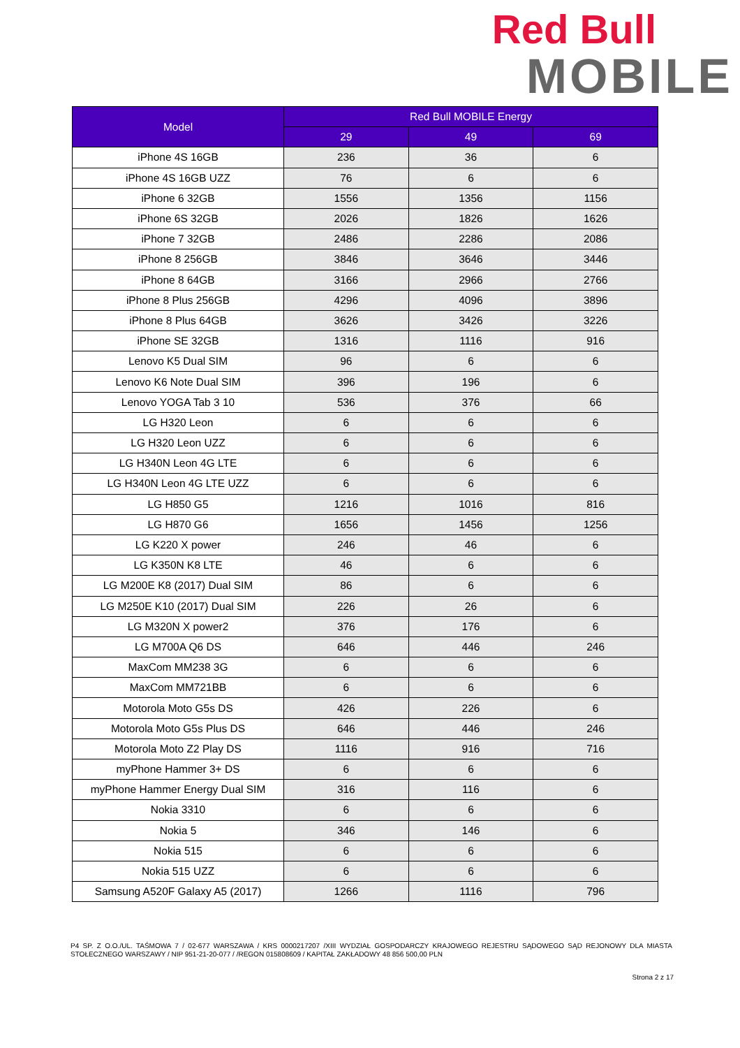Red Bull
MOBILE
| Model | Red Bull MOBILE Energy | | |
| --- | --- | --- | --- |
| | 29 | 49 | 69 |
| iPhone 4S 16GB | 236 | 36 | 6 |
| iPhone 4S 16GB UZZ | 76 | 6 | 6 |
| iPhone 6 32GB | 1556 | 1356 | 1156 |
| iPhone 6S 32GB | 2026 | 1826 | 1626 |
| iPhone 7 32GB | 2486 | 2286 | 2086 |
| iPhone 8 256GB | 3846 | 3646 | 3446 |
| iPhone 8 64GB | 3166 | 2966 | 2766 |
| iPhone 8 Plus 256GB | 4296 | 4096 | 3896 |
| iPhone 8 Plus 64GB | 3626 | 3426 | 3226 |
| iPhone SE 32GB | 1316 | 1116 | 916 |
| Lenovo K5 Dual SIM | 96 | 6 | 6 |
| Lenovo K6 Note Dual SIM | 396 | 196 | 6 |
| Lenovo YOGA Tab 3 10 | 536 | 376 | 66 |
| LG H320 Leon | 6 | 6 | 6 |
| LG H320 Leon UZZ | 6 | 6 | 6 |
| LG H340N Leon 4G LTE | 6 | 6 | 6 |
| LG H340N Leon 4G LTE UZZ | 6 | 6 | 6 |
| LG H850 G5 | 1216 | 1016 | 816 |
| LG H870 G6 | 1656 | 1456 | 1256 |
| LG K220 X power | 246 | 46 | 6 |
| LG K350N K8 LTE | 46 | 6 | 6 |
| LG M200E K8 (2017) Dual SIM | 86 | 6 | 6 |
| LG M250E K10 (2017) Dual SIM | 226 | 26 | 6 |
| LG M320N X power2 | 376 | 176 | 6 |
| LG M700A Q6 DS | 646 | 446 | 246 |
| MaxCom MM238 3G | 6 | 6 | 6 |
| MaxCom MM721BB | 6 | 6 | 6 |
| Motorola Moto G5s DS | 426 | 226 | 6 |
| Motorola Moto G5s Plus DS | 646 | 446 | 246 |
| Motorola Moto Z2 Play DS | 1116 | 916 | 716 |
| myPhone Hammer 3+ DS | 6 | 6 | 6 |
| myPhone Hammer Energy Dual SIM | 316 | 116 | 6 |
| Nokia 3310 | 6 | 6 | 6 |
| Nokia 5 | 346 | 146 | 6 |
| Nokia 515 | 6 | 6 | 6 |
| Nokia 515 UZZ | 6 | 6 | 6 |
| Samsung A520F Galaxy A5 (2017) | 1266 | 1116 | 796 |
P4 SP. Z O.O./UL. TAŚMOWA 7 / 02-677 WARSZAWA / KRS 0000217207 /XIII WYDZIAŁ GOSPODARCZY KRAJOWEGO REJESTRU SĄDOWEGO SĄD REJONOWY DLA MIASTA STOŁECZNEGO WARSZAWY / NIP 951-21-20-077 / /REGON 015808609 / KAPITAŁ ZAKŁADOWY 48 856 500,00 PLN
Strona 2 z 17